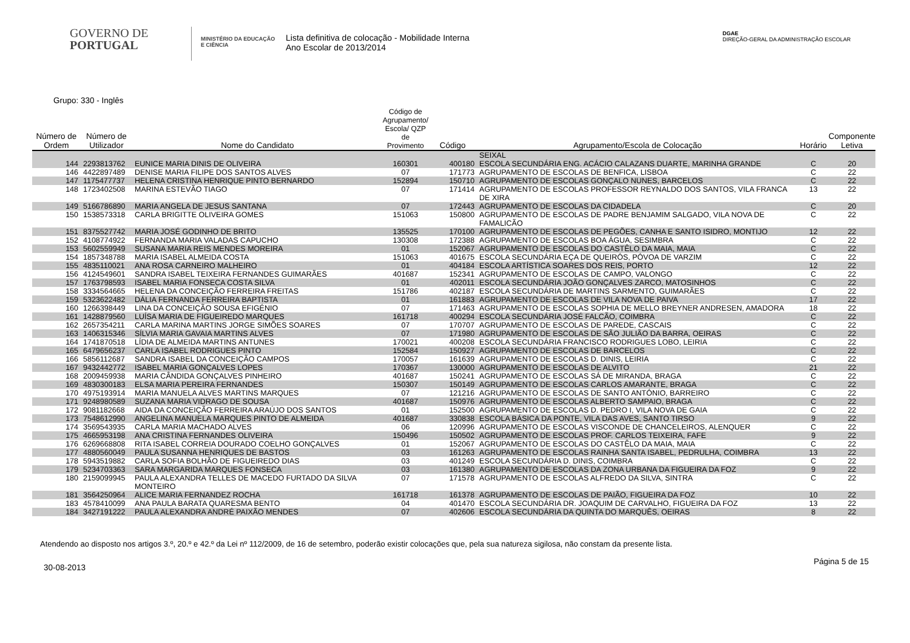GOVERNO DE
PORTUGAL
MINISTÉRIO DA EDUCAÇÃO
E CIÊNCIA
Lista definitiva de colocação - Mobilidade Interna
Ano Escolar de 2013/2014
DGAE
DIREÇÃO-GERAL DA ADMINISTRAÇÃO ESCOLAR
Grupo: 330 - Inglês
| Número de Ordem | Número de Utilizador | Nome do Candidato | Código de Agrupamento/ Escola/ QZP de Provimento | Código | Agrupamento/Escola de Colocação | Horário | Componente Letiva |
| --- | --- | --- | --- | --- | --- | --- | --- |
| | | | | | SEIXAL | | |
| 144 | 2293813762 | EUNICE MARIA DINIS DE OLIVEIRA | 160301 | 400180 | ESCOLA SECUNDÁRIA ENG. ACÁCIO CALAZANS DUARTE, MARINHA GRANDE | C | 20 |
| 146 | 4422897489 | DENISE MARIA FILIPE DOS SANTOS ALVES | 07 | 171773 | AGRUPAMENTO DE ESCOLAS DE BENFICA, LISBOA | C | 22 |
| 147 | 1175477737 | HELENA CRISTINA HENRIQUE PINTO BERNARDO | 152894 | 150710 | AGRUPAMENTO DE ESCOLAS GONÇALO NUNES, BARCELOS | C | 22 |
| 148 | 1723402508 | MARINA ESTEVÃO TIAGO | 07 | 171414 | AGRUPAMENTO DE ESCOLAS PROFESSOR REYNALDO DOS SANTOS, VILA FRANCA DE XIRA | 13 | 22 |
| 149 | 5166786890 | MARIA ANGELA DE JESUS SANTANA | 07 | 172443 | AGRUPAMENTO DE ESCOLAS DA CIDADELA | C | 20 |
| 150 | 1538573318 | CARLA BRIGITTE OLIVEIRA GOMES | 151063 | 150800 | AGRUPAMENTO DE ESCOLAS DE PADRE BENJAMIM SALGADO, VILA NOVA DE FAMALICÃO | C | 22 |
| 151 | 8375527742 | MARIA JOSÉ GODINHO DE BRITO | 135525 | 170100 | AGRUPAMENTO DE ESCOLAS DE PEGÕES, CANHA E SANTO ISIDRO, MONTIJO | 12 | 22 |
| 152 | 4108774922 | FERNANDA MARIA VALADAS CAPUCHO | 130308 | 172388 | AGRUPAMENTO DE ESCOLAS BOA ÁGUA, SESIMBRA | C | 22 |
| 153 | 5602559949 | SUSANA MARIA REIS MENDES MOREIRA | 01 | 152067 | AGRUPAMENTO DE ESCOLAS DO CASTÊLO DA MAIA, MAIA | C | 22 |
| 154 | 1857348788 | MARIA ISABEL ALMEIDA COSTA | 151063 | 401675 | ESCOLA SECUNDÁRIA EÇA DE QUEIRÓS, PÓVOA DE VARZIM | C | 22 |
| 155 | 4835110021 | ANA ROSA CARNEIRO MALHEIRO | 01 | 404184 | ESCOLA ARTÍSTICA SOARES DOS REIS, PORTO | 12 | 22 |
| 156 | 4124549601 | SANDRA ISABEL TEIXEIRA FERNANDES GUIMARÃES | 401687 | 152341 | AGRUPAMENTO DE ESCOLAS DE CAMPO, VALONGO | C | 22 |
| 157 | 1763798593 | ISABEL MARIA FONSECA COSTA SILVA | 01 | 402011 | ESCOLA SECUNDÁRIA JOÃO GONÇALVES ZARCO, MATOSINHOS | C | 22 |
| 158 | 3334564665 | HELENA DA CONCEIÇÃO FERREIRA FREITAS | 151786 | 402187 | ESCOLA SECUNDÁRIA DE MARTINS SARMENTO, GUIMARÃES | C | 22 |
| 159 | 5323622482 | DÁLIA FERNANDA FERREIRA BAPTISTA | 01 | 161883 | AGRUPAMENTO DE ESCOLAS DE VILA NOVA DE PAIVA | 17 | 22 |
| 160 | 1266398449 | LINA DA CONCEIÇÃO SOUSA EFIGÉNIO | 07 | 171463 | AGRUPAMENTO DE ESCOLAS SOPHIA DE MELLO BREYNER ANDRESEN, AMADORA | 18 | 22 |
| 161 | 1428879560 | LUÍSA MARIA DE FIGUEIREDO MARQUES | 161718 | 400294 | ESCOLA SECUNDÁRIA JOSÉ FALCÃO, COIMBRA | C | 22 |
| 162 | 2657354211 | CARLA MARINA MARTINS JORGE SIMÕES SOARES | 07 | 170707 | AGRUPAMENTO DE ESCOLAS DE PAREDE, CASCAIS | C | 22 |
| 163 | 1406315346 | SÍLVIA MARIA GAVAIA MARTINS ALVES | 07 | 171980 | AGRUPAMENTO DE ESCOLAS DE SÃO JULIÃO DA BARRA, OEIRAS | C | 22 |
| 164 | 1741870518 | LÍDIA DE ALMEIDA MARTINS ANTUNES | 170021 | 400208 | ESCOLA SECUNDÁRIA FRANCISCO RODRIGUES LOBO, LEIRIA | C | 22 |
| 165 | 6479656237 | CARLA ISABEL RODRIGUES PINTO | 152584 | 150927 | AGRUPAMENTO DE ESCOLAS DE BARCELOS | C | 22 |
| 166 | 5856112687 | SANDRA ISABEL DA CONCEIÇÃO CAMPOS | 170057 | 161639 | AGRUPAMENTO DE ESCOLAS D. DINIS, LEIRIA | C | 22 |
| 167 | 9432442772 | ISABEL MARIA GONÇALVES LOPES | 170367 | 130000 | AGRUPAMENTO DE ESCOLAS DE ALVITO | 21 | 22 |
| 168 | 2009459938 | MARIA CÂNDIDA GONÇALVES PINHEIRO | 401687 | 150241 | AGRUPAMENTO DE ESCOLAS SÁ DE MIRANDA, BRAGA | C | 22 |
| 169 | 4830300183 | ELSA MARIA PEREIRA FERNANDES | 150307 | 150149 | AGRUPAMENTO DE ESCOLAS CARLOS AMARANTE, BRAGA | C | 22 |
| 170 | 4975193914 | MARIA MANUELA ALVES MARTINS MARQUES | 07 | 121216 | AGRUPAMENTO DE ESCOLAS DE SANTO ANTÓNIO, BARREIRO | C | 22 |
| 171 | 9248980589 | SUZANA MARIA VIDRAGO DE SOUSA | 401687 | 150976 | AGRUPAMENTO DE ESCOLAS ALBERTO SAMPAIO, BRAGA | C | 22 |
| 172 | 9081182668 | AIDA DA CONCEIÇÃO FERREIRA ARAÚJO DOS SANTOS | 01 | 152500 | AGRUPAMENTO DE ESCOLAS D. PEDRO I, VILA NOVA DE GAIA | C | 22 |
| 173 | 7548612990 | ANGELINA MANUELA MARQUES PINTO DE ALMEIDA | 401687 | 330838 | ESCOLA BÁSICA DA PONTE, VILA DAS AVES, SANTO TIRSO | 9 | 22 |
| 174 | 3569543935 | CARLA MARIA MACHADO ALVES | 06 | 120996 | AGRUPAMENTO DE ESCOLAS VISCONDE DE CHANCELEIROS, ALENQUER | C | 22 |
| 175 | 4665953198 | ANA CRISTINA FERNANDES OLIVEIRA | 150496 | 150502 | AGRUPAMENTO DE ESCOLAS PROF. CARLOS TEIXEIRA, FAFE | 9 | 22 |
| 176 | 6269668808 | RITA ISABEL CORREIA DOURADO COELHO GONÇALVES | 01 | 152067 | AGRUPAMENTO DE ESCOLAS DO CASTÊLO DA MAIA, MAIA | C | 22 |
| 177 | 4880560049 | PAULA SUSANNA HENRIQUES DE BASTOS | 03 | 161263 | AGRUPAMENTO DE ESCOLAS RAINHA SANTA ISABEL, PEDRULHA, COIMBRA | 13 | 22 |
| 178 | 5943519882 | CARLA SOFIA BOLHÃO DE FIGUEIREDO DIAS | 03 | 401249 | ESCOLA SECUNDÁRIA D. DINIS, COIMBRA | C | 22 |
| 179 | 5234703363 | SARA MARGARIDA MARQUES FONSECA | 03 | 161380 | AGRUPAMENTO DE ESCOLAS DA ZONA URBANA DA FIGUEIRA DA FOZ | 9 | 22 |
| 180 | 2159099945 | PAULA ALEXANDRA TELLES DE MACEDO FURTADO DA SILVA MONTEIRO | 07 | 171578 | AGRUPAMENTO DE ESCOLAS ALFREDO DA SILVA, SINTRA | C | 22 |
| 181 | 3564250964 | ALICE MARIA FERNANDEZ ROCHA | 161718 | 161378 | AGRUPAMENTO DE ESCOLAS DE PAIÃO, FIGUEIRA DA FOZ | 10 | 22 |
| 183 | 4578410099 | ANA PAULA BARATA QUARESMA BENTO | 04 | 401470 | ESCOLA SECUNDÁRIA DR. JOAQUIM DE CARVALHO, FIGUEIRA DA FOZ | 13 | 22 |
| 184 | 3427191222 | PAULA ALEXANDRA ANDRÉ PAIXÃO MENDES | 07 | 402606 | ESCOLA SECUNDÁRIA DA QUINTA DO MARQUÊS, OEIRAS | 8 | 22 |
Atendendo ao disposto nos artigos 3.º, 20.º e 42.º da Lei nº 112/2009, de 16 de setembro, poderão existir colocações que, pela sua natureza sigilosa, não constam da presente lista.
30-08-2013 Página 5 de 15